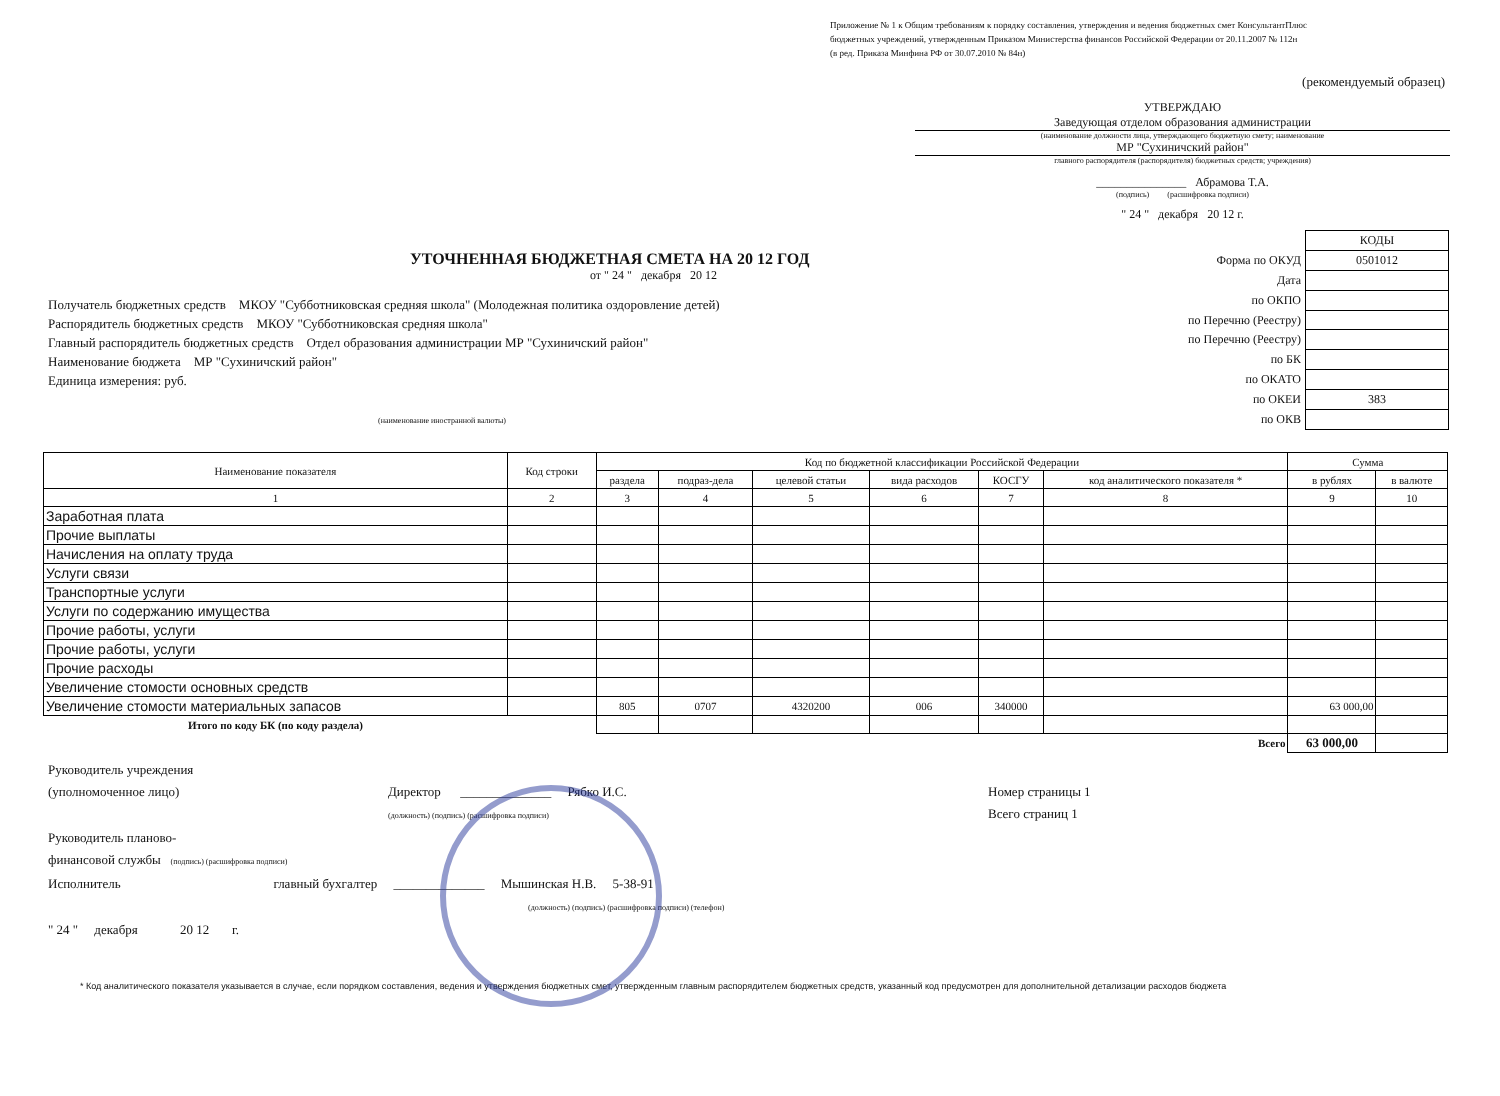Приложение № 1 к Общим требованиям к порядку составления, утверждения и ведения бюджетных смет КонсультантПлюс
бюджетных учреждений, утвержденным Приказом Министерства финансов Российской Федерации от 20.11.2007 № 112н
(в ред. Приказа Минфина РФ от 30.07.2010 № 84н)
(рекомендуемый образец)
УТВЕРЖДАЮ
Заведующая отделом образования администрации
(наименование должности лица, утверждающего бюджетную смету; наименование
МР "Сухиничский район"
главного распорядителя (распорядителя) бюджетных средств; учреждения)
_______________ Абрамова Т.А.
(подпись) (расшифровка подписи)
" 24 " декабря 20 12 г.
УТОЧНЕННАЯ БЮДЖЕТНАЯ СМЕТА НА 20 12 ГОД
от " 24 " декабря 20 12
Получатель бюджетных средств МКОУ "Субботниковская средняя школа" (Молодежная политика оздоровление детей)
Распорядитель бюджетных средств МКОУ "Субботниковская средняя школа"
Главный распорядитель бюджетных средств Отдел образования администрации МР "Сухиничский район"
Наименование бюджета МР "Сухиничский район"
Единица измерения: руб.
(наименование иностранной валюты)
| | КОДЫ |
| Форма по ОКУД | 0501012 |
| Дата | |
| по ОКПО | |
| по Перечню (Реестру) | |
| по Перечню (Реестру) | |
| по БК | |
| по ОКАТО | |
| по ОКЕИ | 383 |
| по ОКВ | |
| Наименование показателя | Код строки | Код по бюджетной классификации Российской Федерации | | | | | | Сумма | |
| --- | --- | --- | --- | --- | --- | --- | --- | --- | --- |
| | | раздела | подраз-дела | целевой статьи | вида расходов | КОСГУ | код аналитического показателя * | в рублях | в валюте |
| 1 | 2 | 3 | 4 | 5 | 6 | 7 | 8 | 9 | 10 |
| Заработная плата | | | | | | | | | |
| Прочие выплаты | | | | | | | | | |
| Начисления на оплату труда | | | | | | | | | |
| Услуги связи | | | | | | | | | |
| Транспортные услуги | | | | | | | | | |
| Услуги по содержанию имущества | | | | | | | | | |
| Прочие работы, услуги | | | | | | | | | |
| Прочие работы, услуги | | | | | | | | | |
| Прочие расходы | | | | | | | | | |
| Увеличение стомости основных средств | | | | | | | | | |
| Увеличение стомости материальных запасов | | 805 | 0707 | 4320200 | 006 | 340000 | | 63 000,00 | |
| Итого по коду БК (по коду раздела) | | | | | | | | | |
| Всего | | | | | | | | 63 000,00 | |
Руководитель учреждения
(уполномоченное лицо)
Директор ______________ Рябко И.С.
(должность) (подпись) (расшифровка подписи)
Номер страницы 1
Всего страниц 1
Руководитель планово-
финансовой службы (подпись) (расшифровка подписи)
Исполнитель главный бухгалтер ______________ Мышинская Н.В. 5-38-91
(должность) (подпись) (расшифровка подписи) (телефон)
" 24 " декабря 20 12 г.
* Код аналитического показателя указывается в случае, если порядком составления, ведения и утверждения бюджетных смет, утвержденным главным распорядителем бюджетных средств, указанный код предусмотрен для дополнительной детализации расходов бюджета